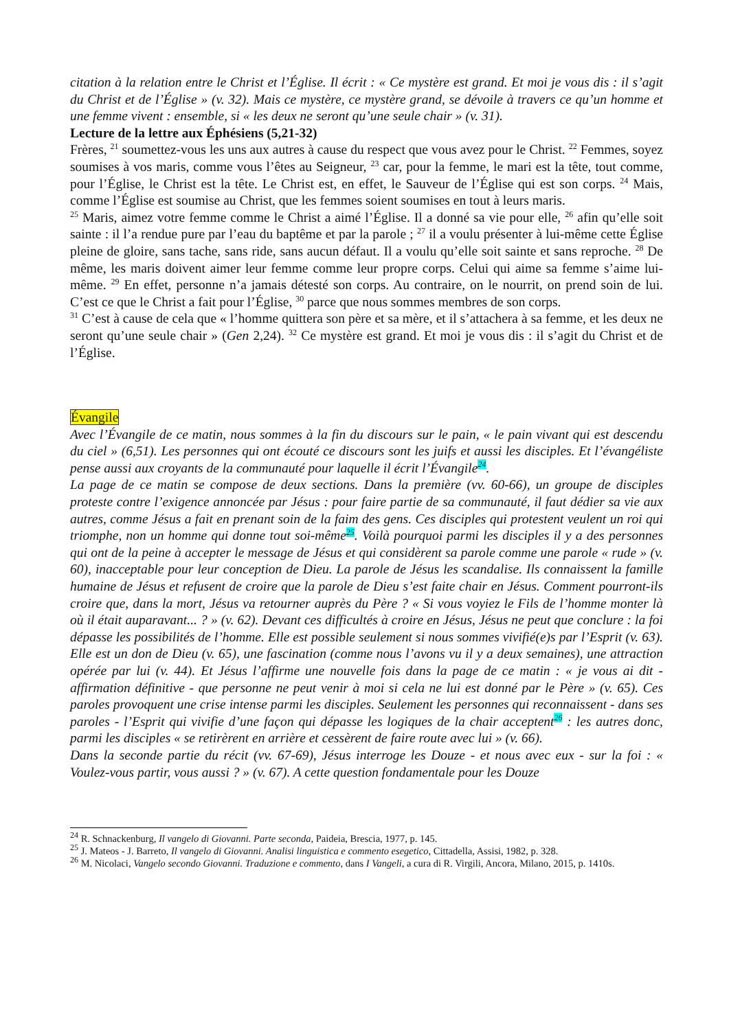citation à la relation entre le Christ et l’Église. Il écrit : « Ce mystère est grand. Et moi je vous dis : il s’agit du Christ et de l’Église » (v. 32). Mais ce mystère, ce mystère grand, se dévoile à travers ce qu’un homme et une femme vivent : ensemble, si « les deux ne seront qu’une seule chair » (v. 31).
Lecture de la lettre aux Éphésiens (5,21-32)
Frères, <sup>21</sup> soumettez-vous les uns aux autres à cause du respect que vous avez pour le Christ. <sup>22</sup> Femmes, soyez soumises à vos maris, comme vous l’êtes au Seigneur, <sup>23</sup> car, pour la femme, le mari est la tête, tout comme, pour l’Église, le Christ est la tête. Le Christ est, en effet, le Sauveur de l’Église qui est son corps. <sup>24</sup> Mais, comme l’Église est soumise au Christ, que les femmes soient soumises en tout à leurs maris.
<sup>25</sup> Maris, aimez votre femme comme le Christ a aimé l’Église. Il a donné sa vie pour elle, <sup>26</sup> afin qu’elle soit sainte : il l’a rendue pure par l’eau du baptême et par la parole ; <sup>27</sup> il a voulu présenter à lui-même cette Église pleine de gloire, sans tache, sans ride, sans aucun défaut. Il a voulu qu’elle soit sainte et sans reproche. <sup>28</sup> De même, les maris doivent aimer leur femme comme leur propre corps. Celui qui aime sa femme s’aime lui-même. <sup>29</sup> En effet, personne n’a jamais détesté son corps. Au contraire, on le nourrit, on prend soin de lui. C’est ce que le Christ a fait pour l’Église, <sup>30</sup> parce que nous sommes membres de son corps.
<sup>31</sup> C’est à cause de cela que « l’homme quittera son père et sa mère, et il s’attachera à sa femme, et les deux ne seront qu’une seule chair » (Gen 2,24). <sup>32</sup> Ce mystère est grand. Et moi je vous dis : il s’agit du Christ et de l’Église.
Évangile
Avec l’Évangile de ce matin, nous sommes à la fin du discours sur le pain, « le pain vivant qui est descendu du ciel » (6,51). Les personnes qui ont écouté ce discours sont les juifs et aussi les disciples. Et l’évangéliste pense aussi aux croyants de la communauté pour laquelle il écrit l’Évangile<sup>24</sup>.
La page de ce matin se compose de deux sections. Dans la première (vv. 60-66), un groupe de disciples proteste contre l’exigence annoncée par Jésus : pour faire partie de sa communauté, il faut dédier sa vie aux autres, comme Jésus a fait en prenant soin de la faim des gens. Ces disciples qui protestent veulent un roi qui triomphe, non un homme qui donne tout soi-même<sup>25</sup>. Voilà pourquoi parmi les disciples il y a des personnes qui ont de la peine à accepter le message de Jésus et qui considèrent sa parole comme une parole « rude » (v. 60), inacceptable pour leur conception de Dieu. La parole de Jésus les scandalise. Ils connaissent la famille humaine de Jésus et refusent de croire que la parole de Dieu s’est faite chair en Jésus. Comment pourront-ils croire que, dans la mort, Jésus va retourner auprès du Père ? « Si vous voyiez le Fils de l’homme monter là où il était auparavant... ? » (v. 62). Devant ces difficultés à croire en Jésus, Jésus ne peut que conclure : la foi dépasse les possibilités de l’homme. Elle est possible seulement si nous sommes vivifié(e)s par l’Esprit (v. 63). Elle est un don de Dieu (v. 65), une fascination (comme nous l’avons vu il y a deux semaines), une attraction opérée par lui (v. 44). Et Jésus l’affirme une nouvelle fois dans la page de ce matin : « je vous ai dit - affirmation définitive - que personne ne peut venir à moi si cela ne lui est donné par le Père » (v. 65). Ces paroles provoquent une crise intense parmi les disciples. Seulement les personnes qui reconnaissent - dans ses paroles - l’Esprit qui vivifie d’une façon qui dépasse les logiques de la chair acceptent<sup>26</sup> : les autres donc, parmi les disciples « se retirèrent en arrière et cessèrent de faire route avec lui » (v. 66).
Dans la seconde partie du récit (vv. 67-69), Jésus interroge les Douze - et nous avec eux - sur la foi : « Voulez-vous partir, vous aussi ? » (v. 67). A cette question fondamentale pour les Douze
<sup>24</sup> R. Schnackenburg, Il vangelo di Giovanni. Parte seconda, Paideia, Brescia, 1977, p. 145.
<sup>25</sup> J. Mateos - J. Barreto, Il vangelo di Giovanni. Analisi linguistica e commento esegetico, Cittadella, Assisi, 1982, p. 328.
<sup>26</sup> M. Nicolaci, Vangelo secondo Giovanni. Traduzione e commento, dans I Vangeli, a cura di R. Virgili, Ancora, Milano, 2015, p. 1410s.